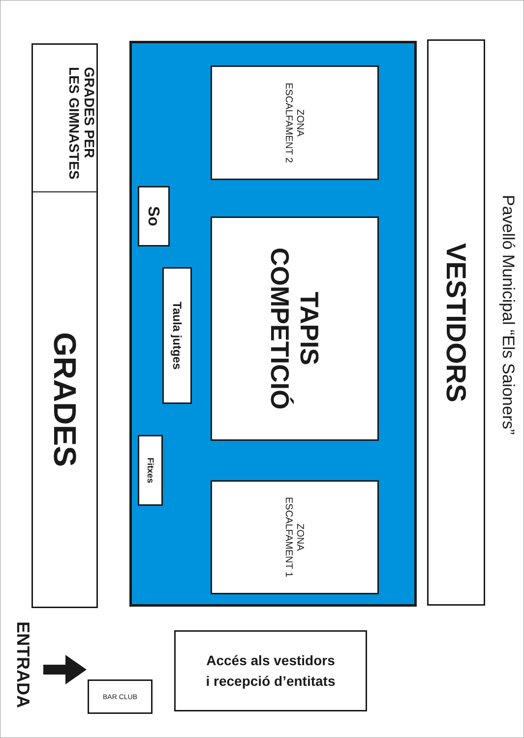GRADES PER
LES GIMNASTES
GRADES
So
Taula jutges
Fitxes
ZONA
ESCALFAMENT 2
TAPIS
COMPETICIÓ
ZONA
ESCALFAMENT 1
VESTIDORS
Pavelló Municipal “Els Saioners”
ENTRADA
BAR CLUB
Accés als vestidors
i recepció d’entitats